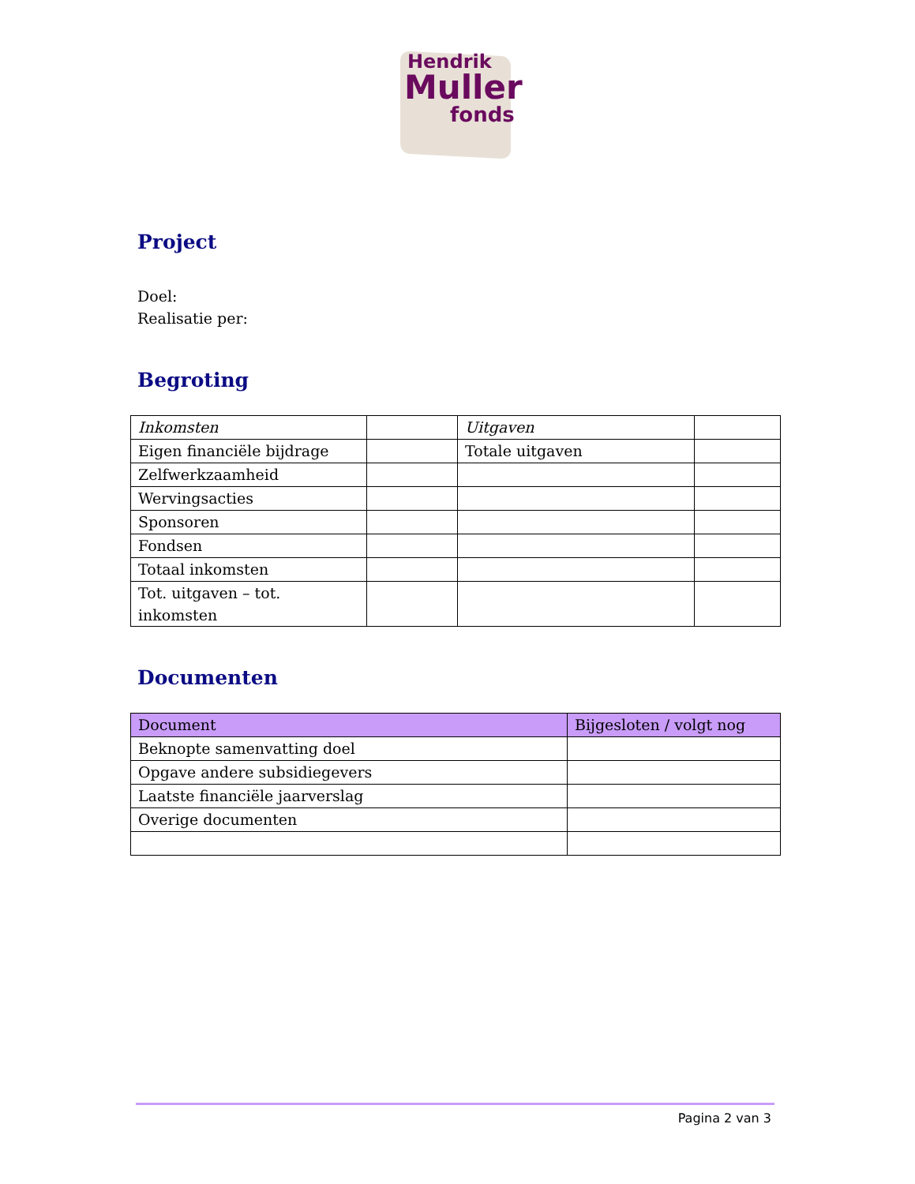Hendrik
Muller
fonds
Project
Doel:
Realisatie per:
Begroting
| Inkomsten | | Uitgaven | |
| Eigen financiële bijdrage | | Totale uitgaven | |
| Zelfwerkzaamheid | | | |
| Wervingsacties | | | |
| Sponsoren | | | |
| Fondsen | | | |
| Totaal inkomsten | | | |
| Tot. uitgaven – tot. inkomsten | | | |
Documenten
| Document | Bijgesloten / volgt nog |
| Beknopte samenvatting doel | |
| Opgave andere subsidiegevers | |
| Laatste financiële jaarverslag | |
| Overige documenten | |
Pagina 2 van 3